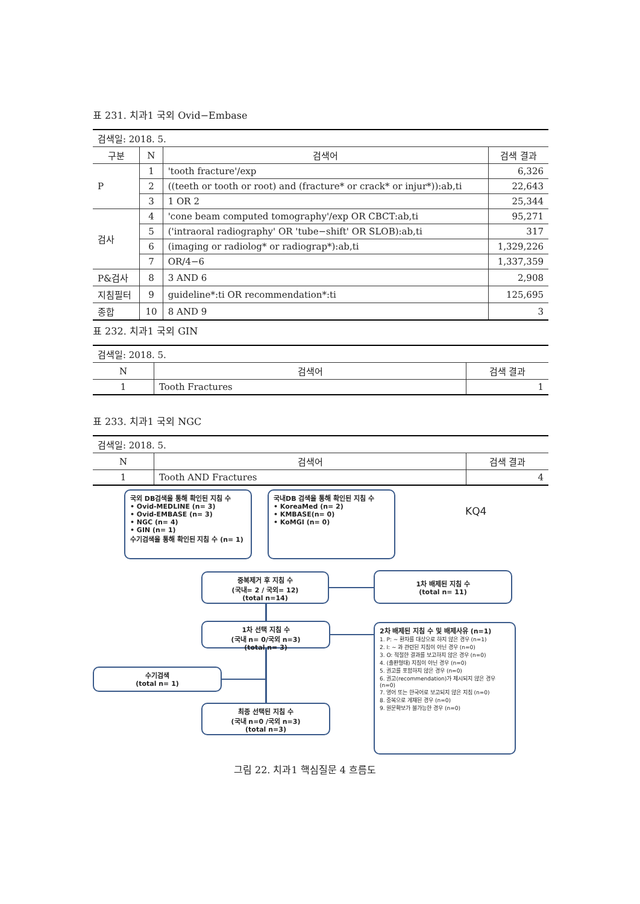표 231. 치과1 국외 Ovid−Embase
| 검색일: 2018. 5. | | | |
| 구분 | N | 검색어 | 검색 결과 |
| P | 1 | 'tooth fracture'/exp | 6,326 |
| | 2 | ((teeth or tooth or root) and (fracture* or crack* or injur*)):ab,ti | 22,643 |
| | 3 | 1 OR 2 | 25,344 |
| 검사 | 4 | 'cone beam computed tomography'/exp OR CBCT:ab,ti | 95,271 |
| | 5 | ('intraoral radiography' OR 'tube−shift' OR SLOB):ab,ti | 317 |
| | 6 | (imaging or radiolog* or radiograp*):ab,ti | 1,329,226 |
| | 7 | OR/4−6 | 1,337,359 |
| P&검사 | 8 | 3 AND 6 | 2,908 |
| 지침필터 | 9 | guideline*:ti OR recommendation*:ti | 125,695 |
| 종합 | 10 | 8 AND 9 | 3 |
표 232. 치과1 국외 GIN
| 검색일: 2018. 5. | | |
| N | 검색어 | 검색 결과 |
| 1 | Tooth Fractures | 1 |
표 233. 치과1 국외 NGC
| 검색일: 2018. 5. | | |
| N | 검색어 | 검색 결과 |
| 1 | Tooth AND Fractures | 4 |
국외 DB검색을 통해 확인된 지침 수
• Ovid-MEDLINE (n= 3)
• Ovid-EMBASE (n= 3)
• NGC (n= 4)
• GIN (n= 1)
수기검색을 통해 확인된 지침 수 (n= 1)
국내DB 검색을 통해 확인된 지침 수
• KoreaMed (n= 2)
• KMBASE(n= 0)
• KoMGI (n= 0)
KQ4
중복제거 후 지침 수
(국내= 2 / 국외= 12)
(total n=14)
1차 배제된 지침 수
(total n= 11)
1차 선택 지침 수
(국내 n= 0/국외 n=3)
(total n= 3)
2차 배제된 지침 수 및 배제사유 (n=1)
1. P: ~ 환자를 대상으로 하지 않은 경우 (n=1)
2. I: ~ 과 관련된 지침이 아닌 경우 (n=0)
3. O: 적절한 결과를 보고하지 않은 경우 (n=0)
4. (출판형태) 지침이 아닌 경우 (n=0)
5. 권고를 포함하지 않은 경우 (n=0)
6. 권고(recommendation)가 제시되지 않은 경우 (n=0)
7. 영어 또는 한국어로 보고되지 않은 지침 (n=0)
8. 중복으로 게재된 경우 (n=0)
9. 원문확보가 불가능한 경우 (n=0)
수기검색
(total n= 1)
최종 선택된 지침 수
(국내 n=0 /국외 n=3)
(total n=3)
그림 22. 치과1 핵심질문 4 흐름도